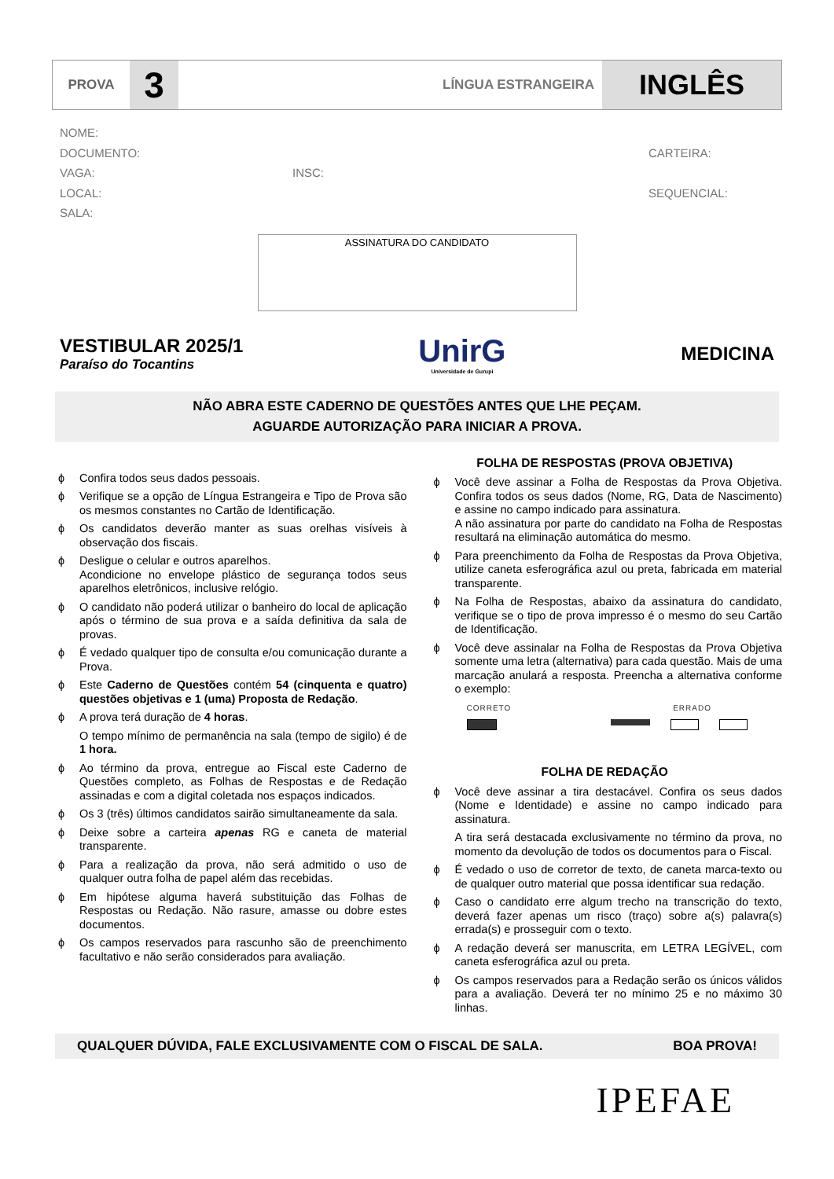PROVA
3
LÍNGUA ESTRANGEIRA
INGLÊS
NOME:
DOCUMENTO: CARTEIRA:
VAGA: INSC:
LOCAL: SEQUENCIAL:
SALA:
ASSINATURA DO CANDIDATO
VESTIBULAR 2025/1
Paraíso do Tocantins
UnirG
Universidade de Gurupi
MEDICINA
NÃO ABRA ESTE CADERNO DE QUESTÕES ANTES QUE LHE PEÇAM.
AGUARDE AUTORIZAÇÃO PARA INICIAR A PROVA.
ϕ Confira todos seus dados pessoais.
ϕ Verifique se a opção de Língua Estrangeira e Tipo de Prova são os mesmos constantes no Cartão de Identificação.
ϕ Os candidatos deverão manter as suas orelhas visíveis à observação dos fiscais.
ϕ Desligue o celular e outros aparelhos.
Acondicione no envelope plástico de segurança todos seus aparelhos eletrônicos, inclusive relógio.
ϕ O candidato não poderá utilizar o banheiro do local de aplicação após o término de sua prova e a saída definitiva da sala de provas.
ϕ É vedado qualquer tipo de consulta e/ou comunicação durante a Prova.
ϕ Este Caderno de Questões contém 54 (cinquenta e quatro) questões objetivas e 1 (uma) Proposta de Redação.
ϕ A prova terá duração de 4 horas.
O tempo mínimo de permanência na sala (tempo de sigilo) é de 1 hora.
ϕ Ao término da prova, entregue ao Fiscal este Caderno de Questões completo, as Folhas de Respostas e de Redação assinadas e com a digital coletada nos espaços indicados.
ϕ Os 3 (três) últimos candidatos sairão simultaneamente da sala.
ϕ Deixe sobre a carteira apenas RG e caneta de material transparente.
ϕ Para a realização da prova, não será admitido o uso de qualquer outra folha de papel além das recebidas.
ϕ Em hipótese alguma haverá substituição das Folhas de Respostas ou Redação. Não rasure, amasse ou dobre estes documentos.
ϕ Os campos reservados para rascunho são de preenchimento facultativo e não serão considerados para avaliação.
FOLHA DE RESPOSTAS (PROVA OBJETIVA)
ϕ Você deve assinar a Folha de Respostas da Prova Objetiva. Confira todos os seus dados (Nome, RG, Data de Nascimento) e assine no campo indicado para assinatura.
A não assinatura por parte do candidato na Folha de Respostas resultará na eliminação automática do mesmo.
ϕ Para preenchimento da Folha de Respostas da Prova Objetiva, utilize caneta esferográfica azul ou preta, fabricada em material transparente.
ϕ Na Folha de Respostas, abaixo da assinatura do candidato, verifique se o tipo de prova impresso é o mesmo do seu Cartão de Identificação.
ϕ Você deve assinalar na Folha de Respostas da Prova Objetiva somente uma letra (alternativa) para cada questão. Mais de uma marcação anulará a resposta. Preencha a alternativa conforme o exemplo:
CORRETO ERRADO
FOLHA DE REDAÇÃO
ϕ Você deve assinar a tira destacável. Confira os seus dados (Nome e Identidade) e assine no campo indicado para assinatura.
A tira será destacada exclusivamente no término da prova, no momento da devolução de todos os documentos para o Fiscal.
ϕ É vedado o uso de corretor de texto, de caneta marca-texto ou de qualquer outro material que possa identificar sua redação.
ϕ Caso o candidato erre algum trecho na transcrição do texto, deverá fazer apenas um risco (traço) sobre a(s) palavra(s) errada(s) e prosseguir com o texto.
ϕ A redação deverá ser manuscrita, em LETRA LEGÍVEL, com caneta esferográfica azul ou preta.
ϕ Os campos reservados para a Redação serão os únicos válidos para a avaliação. Deverá ter no mínimo 25 e no máximo 30 linhas.
QUALQUER DÚVIDA, FALE EXCLUSIVAMENTE COM O FISCAL DE SALA. BOA PROVA!
IPEFAE